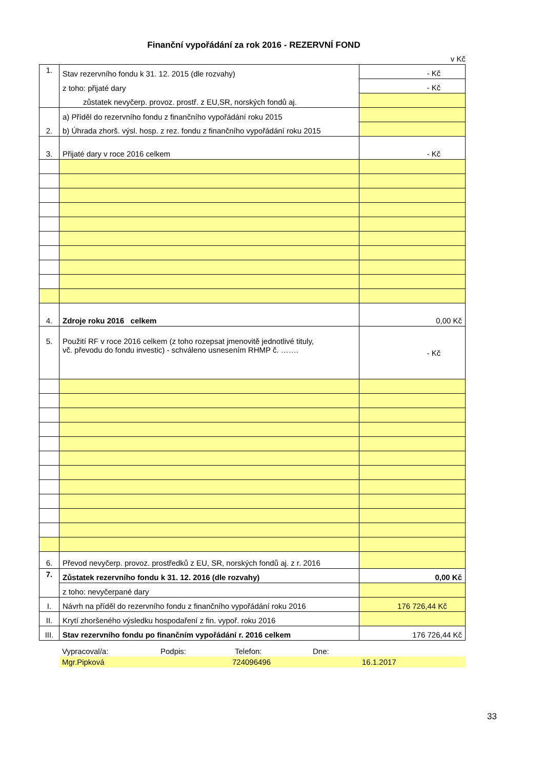Finanční vypořádání za rok 2016 - REZERVNÍ FOND
v Kč
| 1. | Stav rezervního fondu k 31. 12. 2015 (dle rozvahy) | - Kč |
| | z toho: přijaté dary | - Kč |
| | zůstatek nevyčerp. provoz. prostř. z EU,SR, norských fondů aj. | |
| 2. | a) Příděl do rezervního fondu z finančního vypořádání roku 2015 | |
| | b) Úhrada zhorš. výsl. hosp. z rez. fondu z finančního vypořádání roku 2015 | |
| 3. | Přijaté dary v roce 2016 celkem | - Kč |
| 4. | Zdroje roku 2016 celkem | 0,00 Kč |
| 5. | Použití RF v roce 2016 celkem (z toho rozepsat jmenovitě jednotlivé tituly, vč. převodu do fondu investic) - schváleno usnesením RHMP č. ……. | - Kč |
| 6. | Převod nevyčerp. provoz. prostředků z EU, SR, norských fondů aj. z r. 2016 | |
| 7. | Zůstatek rezervního fondu k 31. 12. 2016 (dle rozvahy) | 0,00 Kč |
| | z toho: nevyčerpané dary | |
| I. | Návrh na příděl do rezervního fondu z finančního vypořádání roku 2016 | 176 726,44 Kč |
| II. | Krytí zhoršeného výsledku hospodaření z fin. vypoř. roku 2016 | |
| III. | Stav rezervního fondu po finančním vypořádání r. 2016 celkem | 176 726,44 Kč |
Vypracoval/a: Podpis: Telefon: Dne:
Mgr.Pipková 724096496 16.1.2017
33